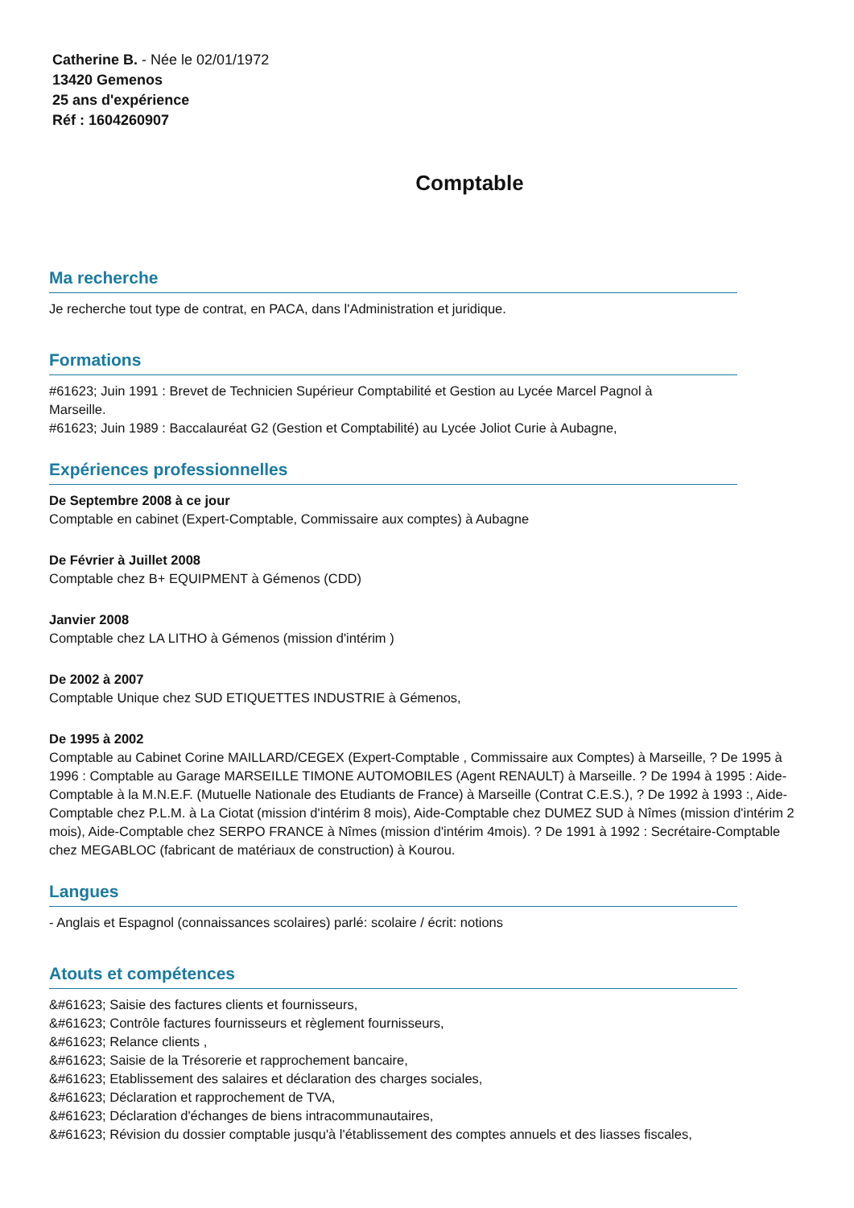Catherine B. - Née le 02/01/1972
13420 Gemenos
25 ans d'expérience
Réf : 1604260907
Comptable
Ma recherche
Je recherche tout type de contrat, en PACA, dans l'Administration et juridique.
Formations
#61623; Juin 1991 : Brevet de Technicien Supérieur Comptabilité et Gestion au Lycée Marcel Pagnol à
Marseille.
#61623; Juin 1989 : Baccalauréat G2 (Gestion et Comptabilité) au Lycée Joliot Curie à Aubagne,
Expériences professionnelles
De Septembre 2008 à ce jour
Comptable en cabinet (Expert-Comptable, Commissaire aux comptes) à Aubagne
De Février à Juillet 2008
Comptable chez B+ EQUIPMENT à Gémenos (CDD)
Janvier 2008
Comptable chez LA LITHO à Gémenos (mission d'intérim )
De 2002 à 2007
Comptable Unique chez SUD ETIQUETTES INDUSTRIE à Gémenos,
De 1995 à 2002
Comptable au Cabinet Corine MAILLARD/CEGEX (Expert-Comptable , Commissaire aux Comptes) à Marseille, ? De 1995 à 1996 : Comptable au Garage MARSEILLE TIMONE AUTOMOBILES (Agent RENAULT) à Marseille. ? De 1994 à 1995 : Aide-Comptable à la M.N.E.F. (Mutuelle Nationale des Etudiants de France) à Marseille (Contrat C.E.S.), ? De 1992 à 1993 :, Aide-Comptable chez P.L.M. à La Ciotat (mission d'intérim 8 mois), Aide-Comptable chez DUMEZ SUD à Nîmes (mission d'intérim 2 mois), Aide-Comptable chez SERPO FRANCE à Nîmes (mission d'intérim 4mois). ? De 1991 à 1992 : Secrétaire-Comptable chez MEGABLOC (fabricant de matériaux de construction) à Kourou.
Langues
- Anglais et Espagnol (connaissances scolaires) parlé: scolaire / écrit: notions
Atouts et compétences
&#61623; Saisie des factures clients et fournisseurs,
&#61623; Contrôle factures fournisseurs et règlement fournisseurs,
&#61623; Relance clients ,
&#61623; Saisie de la Trésorerie et rapprochement bancaire,
&#61623; Etablissement des salaires et déclaration des charges sociales,
&#61623; Déclaration et rapprochement de TVA,
&#61623; Déclaration d'échanges de biens intracommunautaires,
&#61623; Révision du dossier comptable jusqu'à l'établissement des comptes annuels et des liasses fiscales,